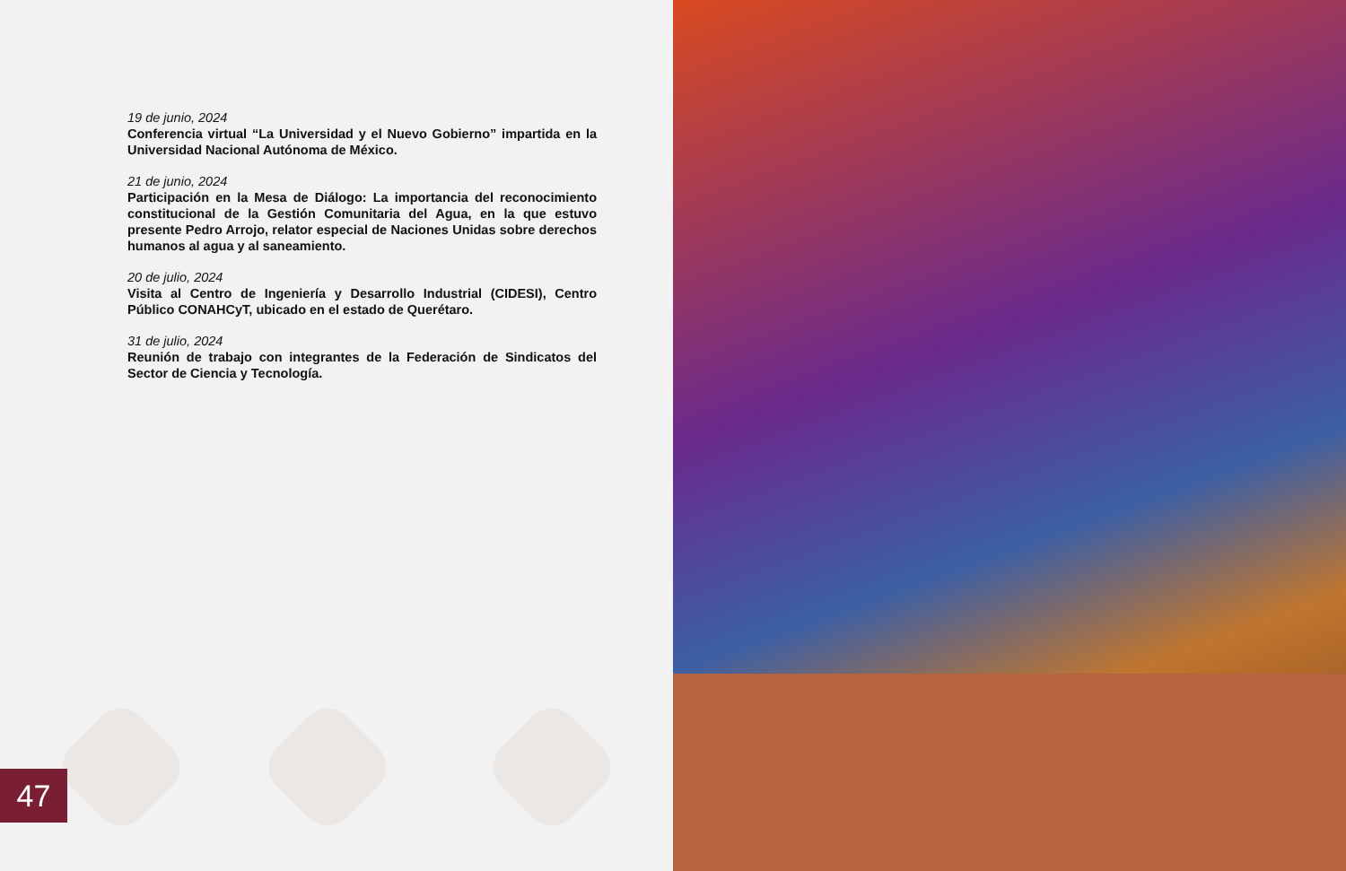19 de junio, 2024
Conferencia virtual “La Universidad y el Nuevo Gobierno” impartida en la Universidad Nacional Autónoma de México.
21 de junio, 2024
Participación en la Mesa de Diálogo: La importancia del reconocimiento constitucional de la Gestión Comunitaria del Agua, en la que estuvo presente Pedro Arrojo, relator especial de Naciones Unidas sobre derechos humanos al agua y al saneamiento.
20 de julio, 2024
Visita al Centro de Ingeniería y Desarrollo Industrial (CIDESI), Centro Público CONAHCyT, ubicado en el estado de Querétaro.
31 de julio, 2024
Reunión de trabajo con integrantes de la Federación de Sindicatos del Sector de Ciencia y Tecnología.
47